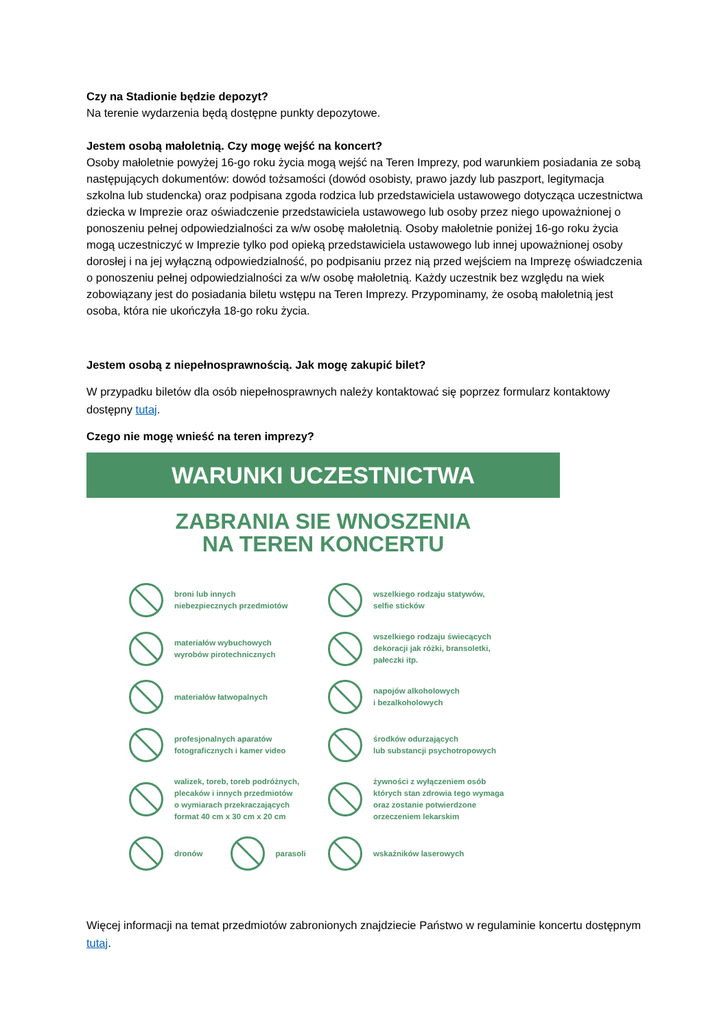Czy na Stadionie będzie depozyt?
Na terenie wydarzenia będą dostępne punkty depozytowe.
Jestem osobą małoletnią. Czy mogę wejść na koncert?
Osoby małoletnie powyżej 16-go roku życia mogą wejść na Teren Imprezy, pod warunkiem posiadania ze sobą następujących dokumentów: dowód tożsamości (dowód osobisty, prawo jazdy lub paszport, legitymacja szkolna lub studencka) oraz podpisana zgoda rodzica lub przedstawiciela ustawowego dotycząca uczestnictwa dziecka w Imprezie oraz oświadczenie przedstawiciela ustawowego lub osoby przez niego upoważnionej o ponoszeniu pełnej odpowiedzialności za w/w osobę małoletnią. Osoby małoletnie poniżej 16-go roku życia mogą uczestniczyć w Imprezie tylko pod opieką przedstawiciela ustawowego lub innej upoważnionej osoby dorosłej i na jej wyłączną odpowiedzialność, po podpisaniu przez nią przed wejściem na Imprezę oświadczenia o ponoszeniu pełnej odpowiedzialności za w/w osobę małoletnią. Każdy uczestnik bez względu na wiek zobowiązany jest do posiadania biletu wstępu na Teren Imprezy. Przypominamy, że osobą małoletnią jest osoba, która nie ukończyła 18-go roku życia.
Jestem osobą z niepełnosprawnością. Jak mogę zakupić bilet?
W przypadku biletów dla osób niepełnosprawnych należy kontaktować się poprzez formularz kontaktowy dostępny tutaj.
Czego nie mogę wnieść na teren imprezy?
WARUNKI UCZESTNICTWA
ZABRANIA SIE WNOSZENIA
NA TEREN KONCERTU
broni lub innych
niebezpiecznych przedmiotów
wszelkiego rodzaju statywów,
selfie sticków
materiałów wybuchowych
wyrobów pirotechnicznych
wszelkiego rodzaju świecących
dekoracji jak różki, bransoletki,
pałeczki itp.
materiałów łatwopalnych
napojów alkoholowych
i bezalkoholowych
profesjonalnych aparatów
fotograficznych i kamer video
środków odurzających
lub substancji psychotropowych
walizek, toreb, toreb podróżnych,
plecaków i innych przedmiotów
o wymiarach przekraczających
format 40 cm x 30 cm x 20 cm
żywności z wyłączeniem osób
których stan zdrowia tego wymaga
oraz zostanie potwierdzone
orzeczeniem lekarskim
dronów parasoli
wskaźników laserowych
Więcej informacji na temat przedmiotów zabronionych znajdziecie Państwo w regulaminie koncertu dostępnym tutaj.